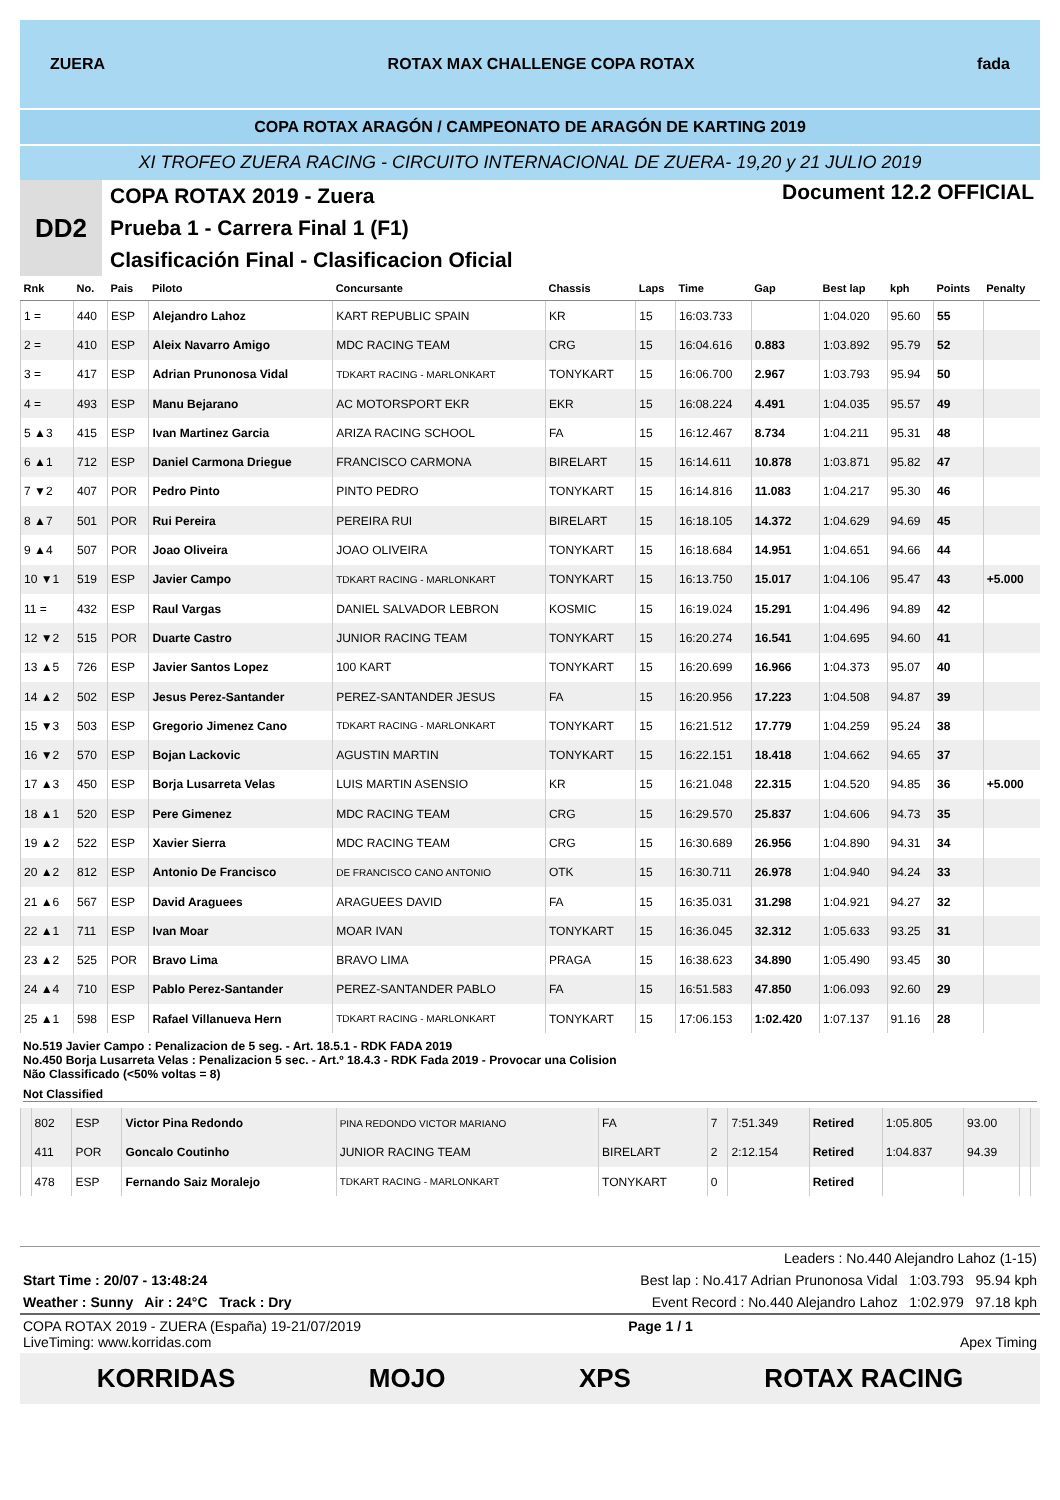ZUERA ROTAX MAX CHALLENGE COPA ROTAX fada
COPA ROTAX ARAGÓN / CAMPEONATO DE ARAGÓN DE KARTING 2019
XI TROFEO ZUERA RACING - CIRCUITO INTERNACIONAL DE ZUERA- 19,20 y 21 JULIO 2019
DD2
COPA ROTAX 2019 - Zuera
Prueba 1 - Carrera Final 1 (F1)
Clasificación Final - Clasificacion Oficial
Document 12.2 OFFICIAL
| Rnk | No. | Pais | Piloto | Concursante | Chassis | Laps | Time | Gap | Best lap | kph | Points | Penalty |
| --- | --- | --- | --- | --- | --- | --- | --- | --- | --- | --- | --- | --- |
| 1 = | 440 | ESP | Alejandro Lahoz | KART REPUBLIC SPAIN | KR | 15 | 16:03.733 | | 1:04.020 | 95.60 | 55 | |
| 2 = | 410 | ESP | Aleix Navarro Amigo | MDC RACING TEAM | CRG | 15 | 16:04.616 | 0.883 | 1:03.892 | 95.79 | 52 | |
| 3 = | 417 | ESP | Adrian Prunonosa Vidal | TDKART RACING - MARLONKART | TONYKART | 15 | 16:06.700 | 2.967 | 1:03.793 | 95.94 | 50 | |
| 4 = | 493 | ESP | Manu Bejarano | AC MOTORSPORT EKR | EKR | 15 | 16:08.224 | 4.491 | 1:04.035 | 95.57 | 49 | |
| 5 ▲3 | 415 | ESP | Ivan Martinez Garcia | ARIZA RACING SCHOOL | FA | 15 | 16:12.467 | 8.734 | 1:04.211 | 95.31 | 48 | |
| 6 ▲1 | 712 | ESP | Daniel Carmona Driegue | FRANCISCO CARMONA | BIRELART | 15 | 16:14.611 | 10.878 | 1:03.871 | 95.82 | 47 | |
| 7 ▼2 | 407 | POR | Pedro Pinto | PINTO PEDRO | TONYKART | 15 | 16:14.816 | 11.083 | 1:04.217 | 95.30 | 46 | |
| 8 ▲7 | 501 | POR | Rui Pereira | PEREIRA RUI | BIRELART | 15 | 16:18.105 | 14.372 | 1:04.629 | 94.69 | 45 | |
| 9 ▲4 | 507 | POR | Joao Oliveira | JOAO OLIVEIRA | TONYKART | 15 | 16:18.684 | 14.951 | 1:04.651 | 94.66 | 44 | |
| 10 ▼1 | 519 | ESP | Javier Campo | TDKART RACING - MARLONKART | TONYKART | 15 | 16:13.750 | 15.017 | 1:04.106 | 95.47 | 43 | +5.000 |
| 11 = | 432 | ESP | Raul Vargas | DANIEL SALVADOR LEBRON | KOSMIC | 15 | 16:19.024 | 15.291 | 1:04.496 | 94.89 | 42 | |
| 12 ▼2 | 515 | POR | Duarte Castro | JUNIOR RACING TEAM | TONYKART | 15 | 16:20.274 | 16.541 | 1:04.695 | 94.60 | 41 | |
| 13 ▲5 | 726 | ESP | Javier Santos Lopez | 100 KART | TONYKART | 15 | 16:20.699 | 16.966 | 1:04.373 | 95.07 | 40 | |
| 14 ▲2 | 502 | ESP | Jesus Perez-Santander | PEREZ-SANTANDER JESUS | FA | 15 | 16:20.956 | 17.223 | 1:04.508 | 94.87 | 39 | |
| 15 ▼3 | 503 | ESP | Gregorio Jimenez Cano | TDKART RACING - MARLONKART | TONYKART | 15 | 16:21.512 | 17.779 | 1:04.259 | 95.24 | 38 | |
| 16 ▼2 | 570 | ESP | Bojan Lackovic | AGUSTIN MARTIN | TONYKART | 15 | 16:22.151 | 18.418 | 1:04.662 | 94.65 | 37 | |
| 17 ▲3 | 450 | ESP | Borja Lusarreta Velas | LUIS MARTIN ASENSIO | KR | 15 | 16:21.048 | 22.315 | 1:04.520 | 94.85 | 36 | +5.000 |
| 18 ▲1 | 520 | ESP | Pere Gimenez | MDC RACING TEAM | CRG | 15 | 16:29.570 | 25.837 | 1:04.606 | 94.73 | 35 | |
| 19 ▲2 | 522 | ESP | Xavier Sierra | MDC RACING TEAM | CRG | 15 | 16:30.689 | 26.956 | 1:04.890 | 94.31 | 34 | |
| 20 ▲2 | 812 | ESP | Antonio De Francisco | DE FRANCISCO CANO ANTONIO | OTK | 15 | 16:30.711 | 26.978 | 1:04.940 | 94.24 | 33 | |
| 21 ▲6 | 567 | ESP | David Araguees | ARAGUEES DAVID | FA | 15 | 16:35.031 | 31.298 | 1:04.921 | 94.27 | 32 | |
| 22 ▲1 | 711 | ESP | Ivan Moar | MOAR IVAN | TONYKART | 15 | 16:36.045 | 32.312 | 1:05.633 | 93.25 | 31 | |
| 23 ▲2 | 525 | POR | Bravo Lima | BRAVO LIMA | PRAGA | 15 | 16:38.623 | 34.890 | 1:05.490 | 93.45 | 30 | |
| 24 ▲4 | 710 | ESP | Pablo Perez-Santander | PEREZ-SANTANDER PABLO | FA | 15 | 16:51.583 | 47.850 | 1:06.093 | 92.60 | 29 | |
| 25 ▲1 | 598 | ESP | Rafael Villanueva Hern | TDKART RACING - MARLONKART | TONYKART | 15 | 17:06.153 | 1:02.420 | 1:07.137 | 91.16 | 28 | |
No.519 Javier Campo : Penalizacion de 5 seg. - Art. 18.5.1 - RDK FADA 2019
No.450 Borja Lusarreta Velas : Penalizacion 5 sec. - Art.º 18.4.3 - RDK Fada 2019 - Provocar una Colision
Não Classificado (<50% voltas = 8)
Not Classified
| | 802 | ESP | Victor Pina Redondo | PINA REDONDO VICTOR MARIANO | FA | 7 | 7:51.349 | Retired | 1:05.805 | 93.00 | | |
| | 411 | POR | Goncalo Coutinho | JUNIOR RACING TEAM | BIRELART | 2 | 2:12.154 | Retired | 1:04.837 | 94.39 | | |
| | 478 | ESP | Fernando Saiz Moralejo | TDKART RACING - MARLONKART | TONYKART | 0 | | Retired | | | | |
Leaders : No.440 Alejandro Lahoz (1-15)
Start Time : 20/07 - 13:48:24 Best lap : No.417 Adrian Prunonosa Vidal 1:03.793 95.94 kph
Weather : Sunny Air : 24°C Track : Dry Event Record : No.440 Alejandro Lahoz 1:02.979 97.18 kph
COPA ROTAX 2019 - ZUERA (España) 19-21/07/2019
LiveTiming: www.korridas.com Page 1 / 1
Apex Timing
KORRIDAS MOJO XPS ROTAX RACING